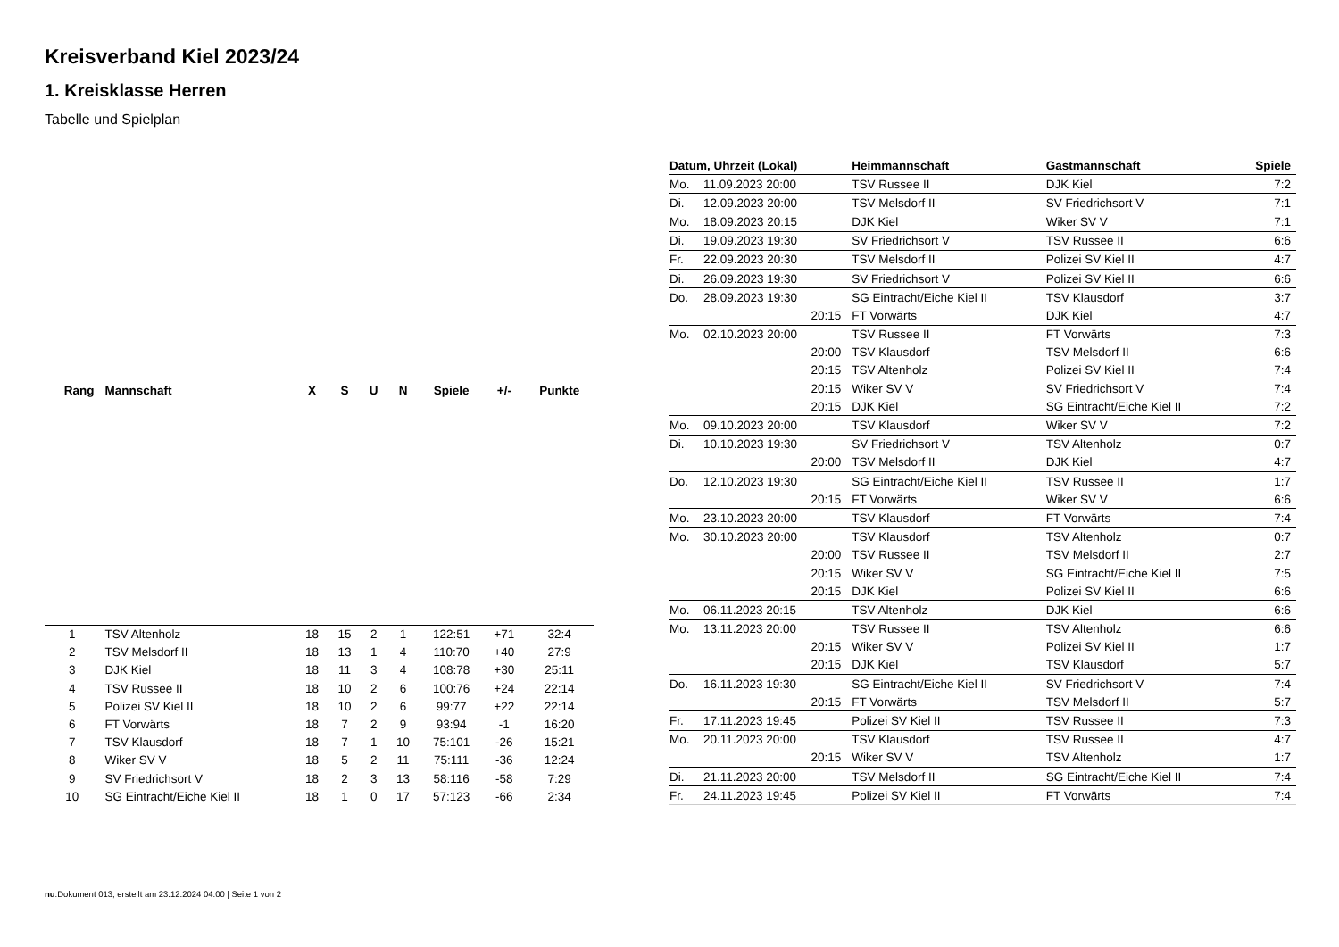Kreisverband Kiel 2023/24
1. Kreisklasse Herren
Tabelle und Spielplan
| Rang | Mannschaft | X | S | U | N | Spiele | +/- | Punkte |
| --- | --- | --- | --- | --- | --- | --- | --- | --- |
| 1 | TSV Altenholz | 18 | 15 | 2 | 1 | 122:51 | +71 | 32:4 |
| 2 | TSV Melsdorf II | 18 | 13 | 1 | 4 | 110:70 | +40 | 27:9 |
| 3 | DJK Kiel | 18 | 11 | 3 | 4 | 108:78 | +30 | 25:11 |
| 4 | TSV Russee II | 18 | 10 | 2 | 6 | 100:76 | +24 | 22:14 |
| 5 | Polizei SV Kiel II | 18 | 10 | 2 | 6 | 99:77 | +22 | 22:14 |
| 6 | FT Vorwärts | 18 | 7 | 2 | 9 | 93:94 | -1 | 16:20 |
| 7 | TSV Klausdorf | 18 | 7 | 1 | 10 | 75:101 | -26 | 15:21 |
| 8 | Wiker SV V | 18 | 5 | 2 | 11 | 75:111 | -36 | 12:24 |
| 9 | SV Friedrichsort V | 18 | 2 | 3 | 13 | 58:116 | -58 | 7:29 |
| 10 | SG Eintracht/Eiche Kiel II | 18 | 1 | 0 | 17 | 57:123 | -66 | 2:34 |
| Datum, Uhrzeit (Lokal) | | Heimmannschaft | Gastmannschaft | Spiele |
| --- | --- | --- | --- | --- |
| Mo. | 11.09.2023 20:00 | TSV Russee II | DJK Kiel | 7:2 |
| Di. | 12.09.2023 20:00 | TSV Melsdorf II | SV Friedrichsort V | 7:1 |
| Mo. | 18.09.2023 20:15 | DJK Kiel | Wiker SV V | 7:1 |
| Di. | 19.09.2023 19:30 | SV Friedrichsort V | TSV Russee II | 6:6 |
| Fr. | 22.09.2023 20:30 | TSV Melsdorf II | Polizei SV Kiel II | 4:7 |
| Di. | 26.09.2023 19:30 | SV Friedrichsort V | Polizei SV Kiel II | 6:6 |
| Do. | 28.09.2023 19:30 | SG Eintracht/Eiche Kiel II | TSV Klausdorf | 3:7 |
| | 20:15 | FT Vorwärts | DJK Kiel | 4:7 |
| Mo. | 02.10.2023 20:00 | TSV Russee II | FT Vorwärts | 7:3 |
| | 20:00 | TSV Klausdorf | TSV Melsdorf II | 6:6 |
| | 20:15 | TSV Altenholz | Polizei SV Kiel II | 7:4 |
| | 20:15 | Wiker SV V | SV Friedrichsort V | 7:4 |
| | 20:15 | DJK Kiel | SG Eintracht/Eiche Kiel II | 7:2 |
| Mo. | 09.10.2023 20:00 | TSV Klausdorf | Wiker SV V | 7:2 |
| Di. | 10.10.2023 19:30 | SV Friedrichsort V | TSV Altenholz | 0:7 |
| | 20:00 | TSV Melsdorf II | DJK Kiel | 4:7 |
| Do. | 12.10.2023 19:30 | SG Eintracht/Eiche Kiel II | TSV Russee II | 1:7 |
| | 20:15 | FT Vorwärts | Wiker SV V | 6:6 |
| Mo. | 23.10.2023 20:00 | TSV Klausdorf | FT Vorwärts | 7:4 |
| Mo. | 30.10.2023 20:00 | TSV Klausdorf | TSV Altenholz | 0:7 |
| | 20:00 | TSV Russee II | TSV Melsdorf II | 2:7 |
| | 20:15 | Wiker SV V | SG Eintracht/Eiche Kiel II | 7:5 |
| | 20:15 | DJK Kiel | Polizei SV Kiel II | 6:6 |
| Mo. | 06.11.2023 20:15 | TSV Altenholz | DJK Kiel | 6:6 |
| Mo. | 13.11.2023 20:00 | TSV Russee II | TSV Altenholz | 6:6 |
| | 20:15 | Wiker SV V | Polizei SV Kiel II | 1:7 |
| | 20:15 | DJK Kiel | TSV Klausdorf | 5:7 |
| Do. | 16.11.2023 19:30 | SG Eintracht/Eiche Kiel II | SV Friedrichsort V | 7:4 |
| | 20:15 | FT Vorwärts | TSV Melsdorf II | 5:7 |
| Fr. | 17.11.2023 19:45 | Polizei SV Kiel II | TSV Russee II | 7:3 |
| Mo. | 20.11.2023 20:00 | TSV Klausdorf | TSV Russee II | 4:7 |
| | 20:15 | Wiker SV V | TSV Altenholz | 1:7 |
| Di. | 21.11.2023 20:00 | TSV Melsdorf II | SG Eintracht/Eiche Kiel II | 7:4 |
| Fr. | 24.11.2023 19:45 | Polizei SV Kiel II | FT Vorwärts | 7:4 |
nu.Dokument 013, erstellt am 23.12.2024 04:00 | Seite 1 von 2